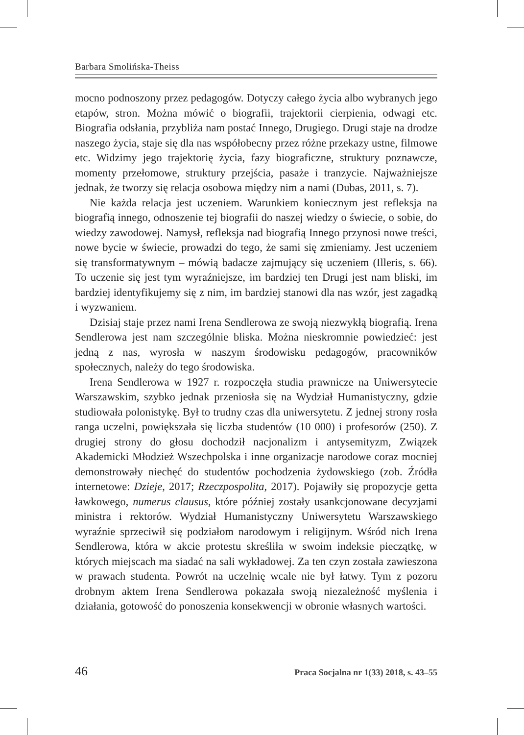Barbara Smolińska-Theiss
mocno podnoszony przez pedagogów. Dotyczy całego życia albo wybranych jego etapów, stron. Można mówić o biografii, trajektorii cierpienia, odwagi etc. Biografia odsłania, przybliża nam postać Innego, Drugiego. Drugi staje na drodze naszego życia, staje się dla nas współobecny przez różne przekazy ustne, filmowe etc. Widzimy jego trajektorię życia, fazy biograficzne, struktury poznawcze, momenty przełomowe, struktury przejścia, pasaże i tranzycie. Najważniejsze jednak, że tworzy się relacja osobowa między nim a nami (Dubas, 2011, s. 7).
Nie każda relacja jest uczeniem. Warunkiem koniecznym jest refleksja na biografią innego, odnoszenie tej biografii do naszej wiedzy o świecie, o sobie, do wiedzy zawodowej. Namysł, refleksja nad biografią Innego przynosi nowe treści, nowe bycie w świecie, prowadzi do tego, że sami się zmieniamy. Jest uczeniem się transformatywnym – mówią badacze zajmujący się uczeniem (Illeris, s. 66). To uczenie się jest tym wyraźniejsze, im bardziej ten Drugi jest nam bliski, im bardziej identyfikujemy się z nim, im bardziej stanowi dla nas wzór, jest zagadką i wyzwaniem.
Dzisiaj staje przez nami Irena Sendlerowa ze swoją niezwykłą biografią. Irena Sendlerowa jest nam szczególnie bliska. Można nieskromnie powiedzieć: jest jedną z nas, wyrosła w naszym środowisku pedagogów, pracowników społecznych, należy do tego środowiska.
Irena Sendlerowa w 1927 r. rozpoczęła studia prawnicze na Uniwersytecie Warszawskim, szybko jednak przeniosła się na Wydział Humanistyczny, gdzie studiowała polonistykę. Był to trudny czas dla uniwersytetu. Z jednej strony rosła ranga uczelni, powiększała się liczba studentów (10 000) i profesorów (250). Z drugiej strony do głosu dochodził nacjonalizm i antysemityzm, Związek Akademicki Młodzież Wszechpolska i inne organizacje narodowe coraz mocniej demonstrowały niechęć do studentów pochodzenia żydowskiego (zob. Źródła internetowe: Dzieje, 2017; Rzeczpospolita, 2017). Pojawiły się propozycje getta ławkowego, numerus clausus, które później zostały usankcjonowane decyzjami ministra i rektorów. Wydział Humanistyczny Uniwersytetu Warszawskiego wyraźnie sprzeciwił się podziałom narodowym i religijnym. Wśród nich Irena Sendlerowa, która w akcie protestu skreśliła w swoim indeksie pieczątkę, w których miejscach ma siadać na sali wykładowej. Za ten czyn została zawieszona w prawach studenta. Powrót na uczelnię wcale nie był łatwy. Tym z pozoru drobnym aktem Irena Sendlerowa pokazała swoją niezależność myślenia i działania, gotowość do ponoszenia konsekwencji w obronie własnych wartości.
46 Praca Socjalna nr 1(33) 2018, s. 43–55